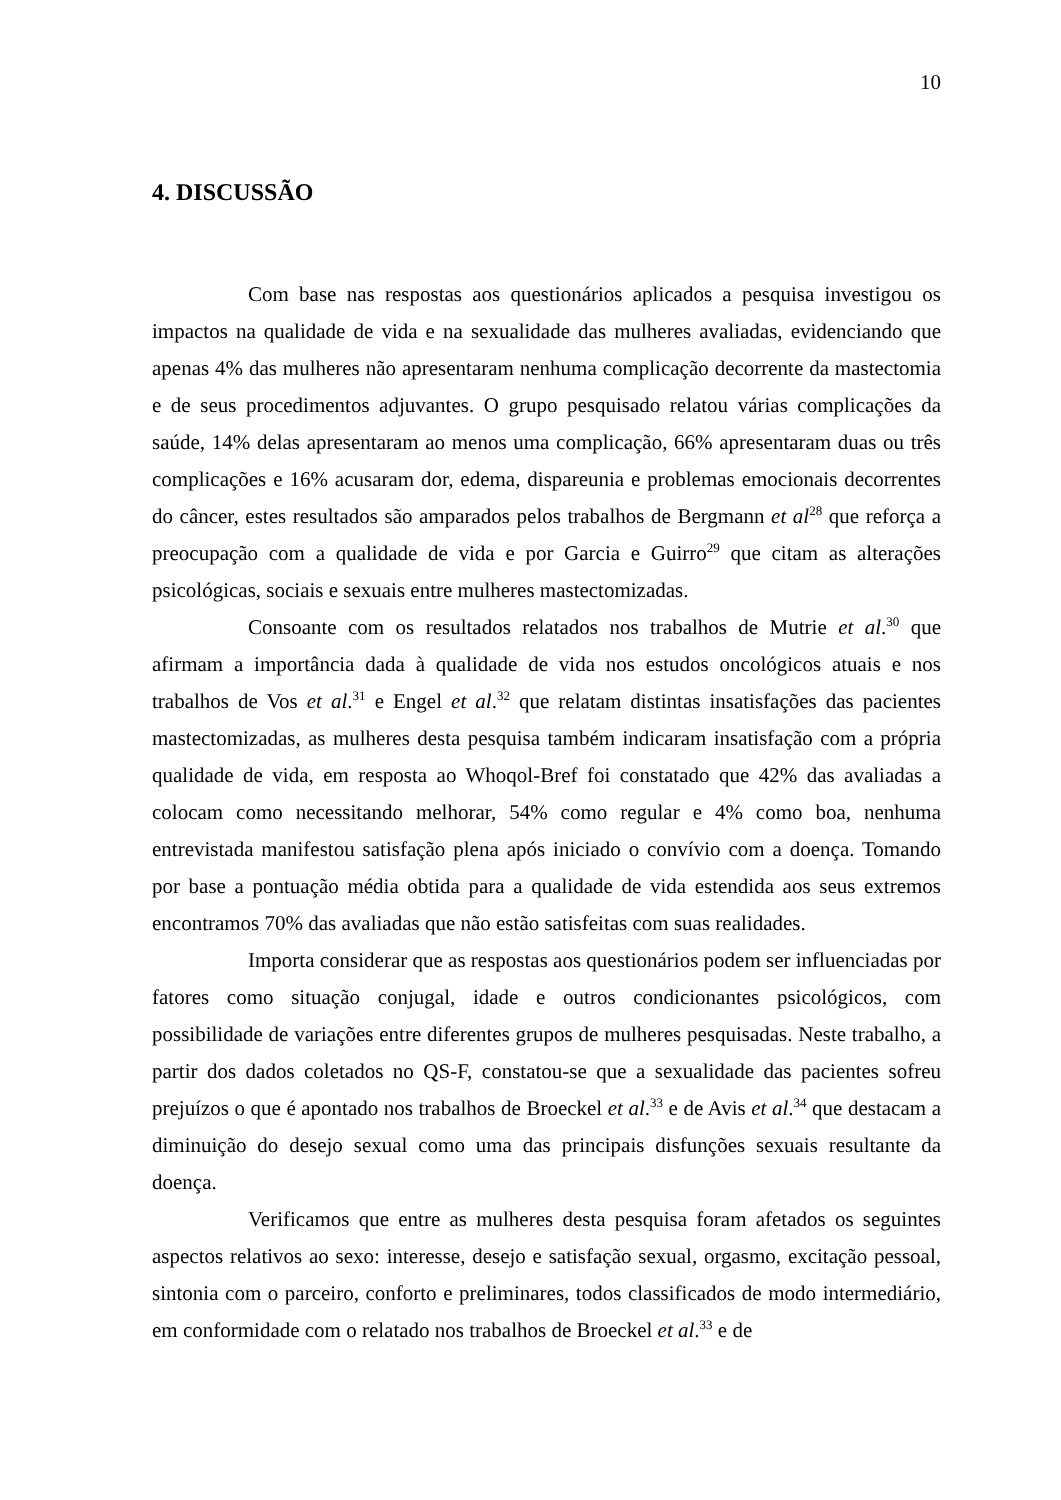10
4. DISCUSSÃO
Com base nas respostas aos questionários aplicados a pesquisa investigou os impactos na qualidade de vida e na sexualidade das mulheres avaliadas, evidenciando que apenas 4% das mulheres não apresentaram nenhuma complicação decorrente da mastectomia e de seus procedimentos adjuvantes. O grupo pesquisado relatou várias complicações da saúde, 14% delas apresentaram ao menos uma complicação, 66% apresentaram duas ou três complicações e 16% acusaram dor, edema, dispareunia e problemas emocionais decorrentes do câncer, estes resultados são amparados pelos trabalhos de Bergmann et al<sup>28</sup> que reforça a preocupação com a qualidade de vida e por Garcia e Guirro<sup>29</sup> que citam as alterações psicológicas, sociais e sexuais entre mulheres mastectomizadas.
Consoante com os resultados relatados nos trabalhos de Mutrie et al.<sup>30</sup> que afirmam a importância dada à qualidade de vida nos estudos oncológicos atuais e nos trabalhos de Vos et al.<sup>31</sup> e Engel et al.<sup>32</sup> que relatam distintas insatisfações das pacientes mastectomizadas, as mulheres desta pesquisa também indicaram insatisfação com a própria qualidade de vida, em resposta ao Whoqol-Bref foi constatado que 42% das avaliadas a colocam como necessitando melhorar, 54% como regular e 4% como boa, nenhuma entrevistada manifestou satisfação plena após iniciado o convívio com a doença. Tomando por base a pontuação média obtida para a qualidade de vida estendida aos seus extremos encontramos 70% das avaliadas que não estão satisfeitas com suas realidades.
Importa considerar que as respostas aos questionários podem ser influenciadas por fatores como situação conjugal, idade e outros condicionantes psicológicos, com possibilidade de variações entre diferentes grupos de mulheres pesquisadas. Neste trabalho, a partir dos dados coletados no QS-F, constatou-se que a sexualidade das pacientes sofreu prejuízos o que é apontado nos trabalhos de Broeckel et al.<sup>33</sup> e de Avis et al.<sup>34</sup> que destacam a diminuição do desejo sexual como uma das principais disfunções sexuais resultante da doença.
Verificamos que entre as mulheres desta pesquisa foram afetados os seguintes aspectos relativos ao sexo: interesse, desejo e satisfação sexual, orgasmo, excitação pessoal, sintonia com o parceiro, conforto e preliminares, todos classificados de modo intermediário, em conformidade com o relatado nos trabalhos de Broeckel et al.<sup>33</sup> e de